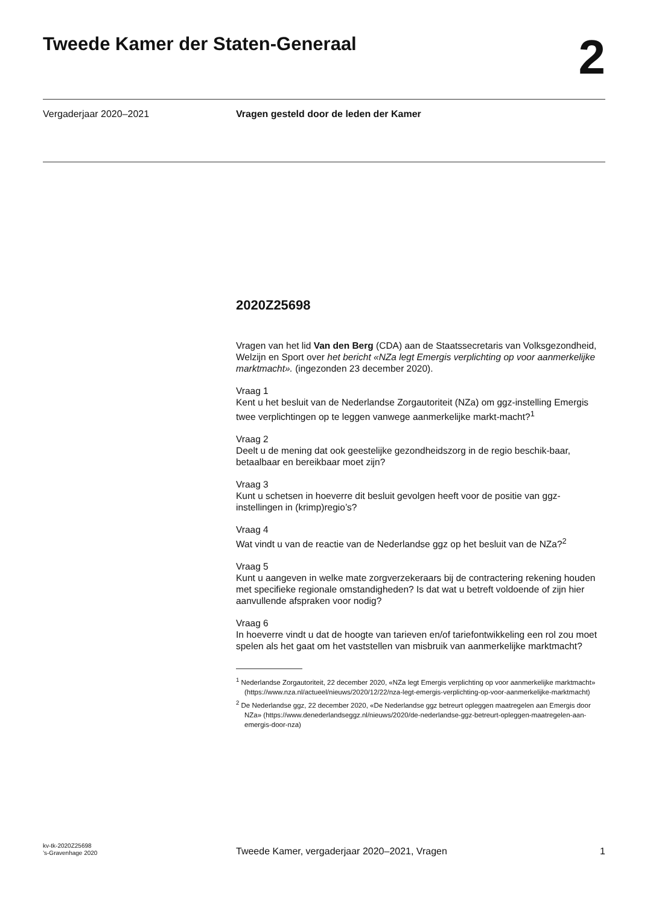Tweede Kamer der Staten-Generaal
2
Vergaderjaar 2020–2021 Vragen gesteld door de leden der Kamer
2020Z25698
Vragen van het lid Van den Berg (CDA) aan de Staatssecretaris van Volksgezondheid, Welzijn en Sport over het bericht «NZa legt Emergis verplichting op voor aanmerkelijke marktmacht». (ingezonden 23 december 2020).
Vraag 1
Kent u het besluit van de Nederlandse Zorgautoriteit (NZa) om ggz-instelling Emergis twee verplichtingen op te leggen vanwege aanmerkelijke markt-macht?<sup>1</sup>
Vraag 2
Deelt u de mening dat ook geestelijke gezondheidszorg in de regio beschik-baar, betaalbaar en bereikbaar moet zijn?
Vraag 3
Kunt u schetsen in hoeverre dit besluit gevolgen heeft voor de positie van ggz-instellingen in (krimp)regio’s?
Vraag 4
Wat vindt u van de reactie van de Nederlandse ggz op het besluit van de NZa?<sup>2</sup>
Vraag 5
Kunt u aangeven in welke mate zorgverzekeraars bij de contractering rekening houden met specifieke regionale omstandigheden? Is dat wat u betreft voldoende of zijn hier aanvullende afspraken voor nodig?
Vraag 6
In hoeverre vindt u dat de hoogte van tarieven en/of tariefontwikkeling een rol zou moet spelen als het gaat om het vaststellen van misbruik van aanmerkelijke marktmacht?
<sup>1</sup> Nederlandse Zorgautoriteit, 22 december 2020, «NZa legt Emergis verplichting op voor aanmerkelijke marktmacht» (https://www.nza.nl/actueel/nieuws/2020/12/22/nza-legt-emergis-verplichting-op-voor-aanmerkelijke-marktmacht)
<sup>2</sup> De Nederlandse ggz, 22 december 2020, «De Nederlandse ggz betreurt opleggen maatregelen aan Emergis door NZa» (https://www.denederlandseggz.nl/nieuws/2020/de-nederlandse-ggz-betreurt-opleggen-maatregelen-aan-emergis-door-nza)
kv-tk-2020Z25698
’s-Gravenhage 2020
Tweede Kamer, vergaderjaar 2020–2021, Vragen
1